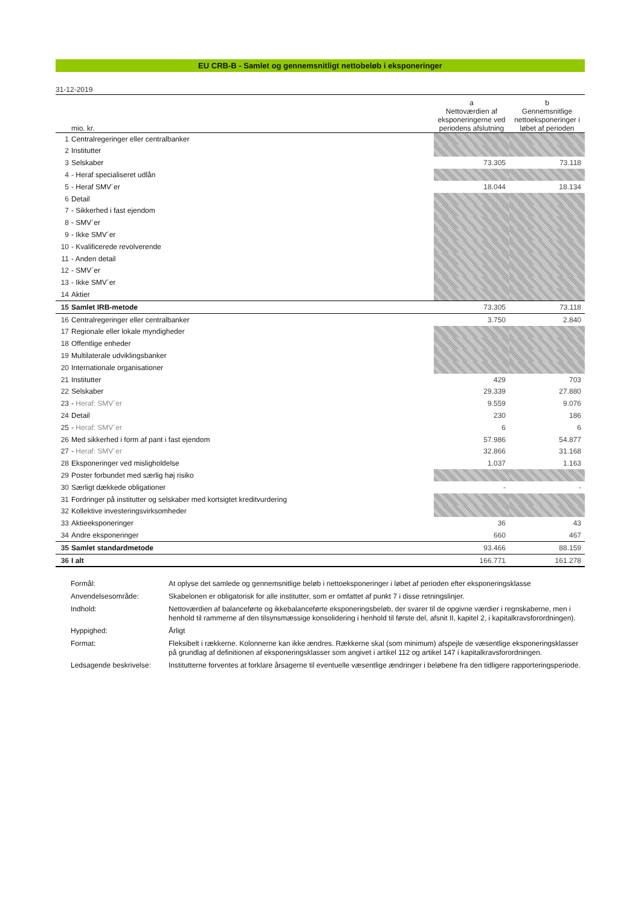EU CRB-B - Samlet og gennemsnitligt nettobeløb i eksponeringer
31-12-2019
| | | a | b |
| | mio. kr. | Nettoværdien af eksponeringerne ved periodens afslutning | Gennemsnitlige nettoeksponeringer i løbet af perioden |
| 1 | Centralregeringer eller centralbanker | | |
| 2 | Institutter | | |
| 3 | Selskaber | 73.305 | 73.118 |
| 4 | - Heraf specialiseret udlån | | |
| 5 | - Heraf SMV´er | 18.044 | 18.134 |
| 6 | Detail | | |
| 7 | - Sikkerhed i fast ejendom | | |
| 8 | - SMV´er | | |
| 9 | - Ikke SMV´er | | |
| 10 | - Kvalificerede revolverende | | |
| 11 | - Anden detail | | |
| 12 | - SMV´er | | |
| 13 | - Ikke SMV´er | | |
| 14 | Aktier | | |
| 15 | Samlet IRB-metode | 73.305 | 73.118 |
| 16 | Centralregeringer eller centralbanker | 3.750 | 2.840 |
| 17 | Regionale eller lokale myndigheder | | |
| 18 | Offentlige enheder | | |
| 19 | Multilaterale udviklingsbanker | | |
| 20 | Internationale organisationer | | |
| 21 | Institutter | 429 | 703 |
| 22 | Selskaber | 29.339 | 27.880 |
| 23 | - Heraf: SMV´er | 9.559 | 9.076 |
| 24 | Detail | 230 | 186 |
| 25 | - Heraf: SMV´er | 6 | 6 |
| 26 | Med sikkerhed i form af pant i fast ejendom | 57.986 | 54.877 |
| 27 | - Heraf: SMV´er | 32.866 | 31.168 |
| 28 | Eksponeringer ved misligholdelse | 1.037 | 1.163 |
| 29 | Poster forbundet med særlig høj risiko | | |
| 30 | Særligt dækkede obligationer | - | - |
| 31 | Fordringer på institutter og selskaber med kortsigtet kreditvurdering | | |
| 32 | Kollektive investeringsvirksomheder | | |
| 33 | Aktieeksponeringer | 36 | 43 |
| 34 | Andre eksponeringer | 660 | 467 |
| 35 | Samlet standardmetode | 93.466 | 88.159 |
| 36 | I alt | 166.771 | 161.278 |
Formål: At oplyse det samlede og gennemsnitlige beløb i nettoeksponeringer i løbet af perioden efter eksponeringsklasse
Anvendelsesområde: Skabelonen er obligatorisk for alle institutter, som er omfattet af punkt 7 i disse retningslinjer.
Indhold: Nettoværdien af balanceførte og ikkebalanceførte eksponeringsbeløb, der svarer til de opgivne værdier i regnskaberne, men i henhold til rammerne af den tilsynsmæssige konsolidering i henhold til første del, afsnit II, kapitel 2, i kapitalkravsforordningen).
Hyppighed: Årligt
Format: Fleksibelt i rækkerne. Kolonnerne kan ikke ændres. Rækkerne skal (som minimum) afspejle de væsentlige eksponeringsklasser på grundlag af definitionen af eksponeringsklasser som angivet i artikel 112 og artikel 147 i kapitalkravsforordningen.
Ledsagende beskrivelse: Institutterne forventes at forklare årsagerne til eventuelle væsentlige ændringer i beløbene fra den tidligere rapporteringsperiode.